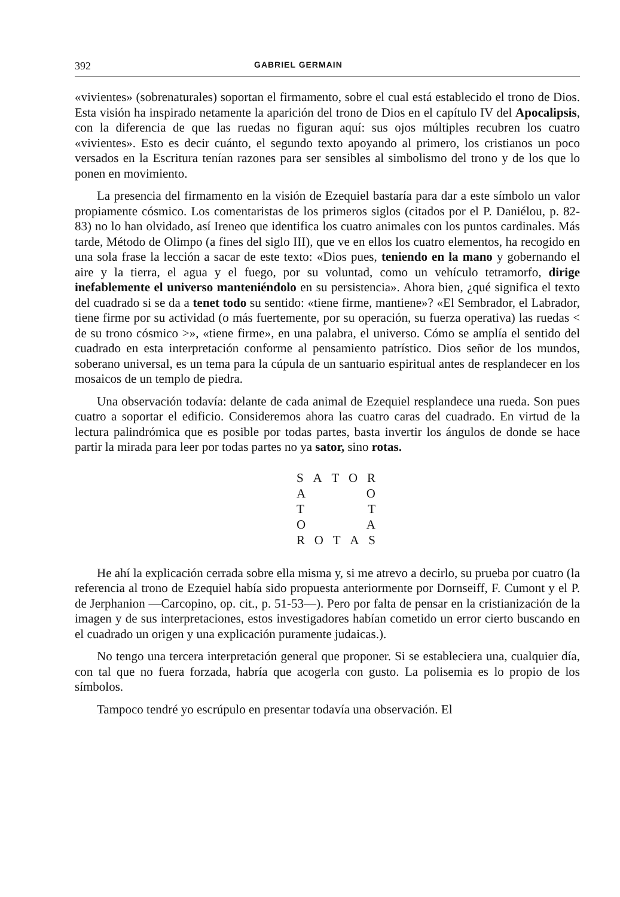392 GABRIEL GERMAIN
«vivientes» (sobrenaturales) soportan el firmamento, sobre el cual está establecido el trono de Dios. Esta visión ha inspirado netamente la aparición del trono de Dios en el capítulo IV del Apocalipsis, con la diferencia de que las ruedas no figuran aquí: sus ojos múltiples recubren los cuatro «vivientes». Esto es decir cuánto, el segundo texto apoyando al primero, los cristianos un poco versados en la Escritura tenían razones para ser sensibles al simbolismo del trono y de los que lo ponen en movimiento.
La presencia del firmamento en la visión de Ezequiel bastaría para dar a este símbolo un valor propiamente cósmico. Los comentaristas de los primeros siglos (citados por el P. Daniélou, p. 82-83) no lo han olvidado, así Ireneo que identifica los cuatro animales con los puntos cardinales. Más tarde, Método de Olimpo (a fines del siglo III), que ve en ellos los cuatro elementos, ha recogido en una sola frase la lección a sacar de este texto: «Dios pues, teniendo en la mano y gobernando el aire y la tierra, el agua y el fuego, por su voluntad, como un vehículo tetramorfo, dirige inefablemente el universo manteniéndolo en su persistencia». Ahora bien, ¿qué significa el texto del cuadrado si se da a tenet todo su sentido: «tiene firme, mantiene»? «El Sembrador, el Labrador, tiene firme por su actividad (o más fuertemente, por su operación, su fuerza operativa) las ruedas < de su trono cósmico >», «tiene firme», en una palabra, el universo. Cómo se amplía el sentido del cuadrado en esta interpretación conforme al pensamiento patrístico. Dios señor de los mundos, soberano universal, es un tema para la cúpula de un santuario espiritual antes de resplandecer en los mosaicos de un templo de piedra.
Una observación todavía: delante de cada animal de Ezequiel resplandece una rueda. Son pues cuatro a soportar el edificio. Consideremos ahora las cuatro caras del cuadrado. En virtud de la lectura palindrómica que es posible por todas partes, basta invertir los ángulos de donde se hace partir la mirada para leer por todas partes no ya sator, sino rotas.
S A T O R
A O
T T
O A
R O T A S
He ahí la explicación cerrada sobre ella misma y, si me atrevo a decirlo, su prueba por cuatro (la referencia al trono de Ezequiel había sido propuesta anteriormente por Dornseiff, F. Cumont y el P. de Jerphanion —Carcopino, op. cit., p. 51-53—). Pero por falta de pensar en la cristianización de la imagen y de sus interpretaciones, estos investigadores habían cometido un error cierto buscando en el cuadrado un origen y una explicación puramente judaicas.).
No tengo una tercera interpretación general que proponer. Si se estableciera una, cualquier día, con tal que no fuera forzada, habría que acogerla con gusto. La polisemia es lo propio de los símbolos.
Tampoco tendré yo escrúpulo en presentar todavía una observación. El